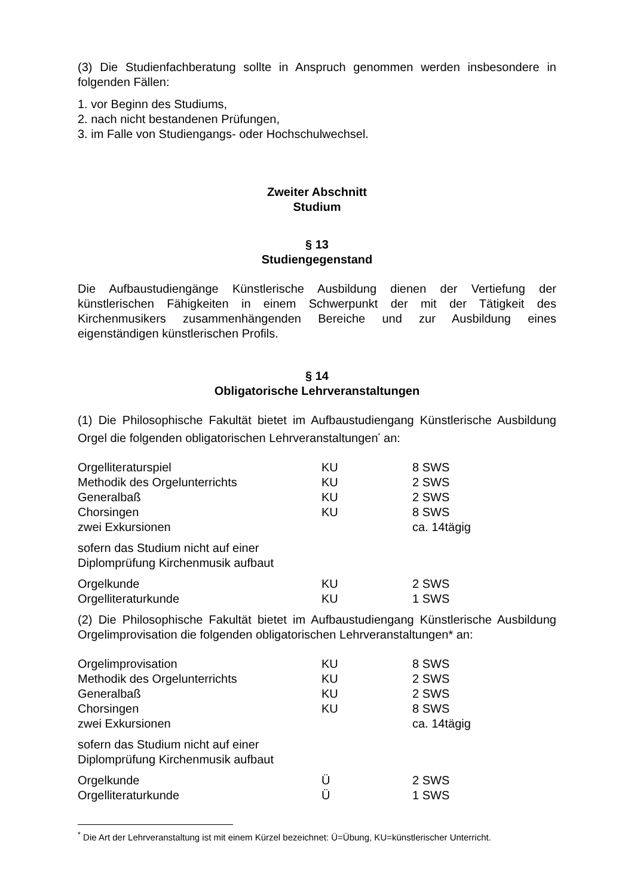(3) Die Studienfachberatung sollte in Anspruch genommen werden insbesondere in folgenden Fällen:
1. vor Beginn des Studiums,
2. nach nicht bestandenen Prüfungen,
3. im Falle von Studiengangs- oder Hochschulwechsel.
Zweiter Abschnitt
Studium
§ 13
Studiengegenstand
Die Aufbaustudiengänge Künstlerische Ausbildung dienen der Vertiefung der künstlerischen Fähigkeiten in einem Schwerpunkt der mit der Tätigkeit des Kirchenmusikers zusammenhängenden Bereiche und zur Ausbildung eines eigenständigen künstlerischen Profils.
§ 14
Obligatorische Lehrveranstaltungen
(1) Die Philosophische Fakultät bietet im Aufbaustudiengang Künstlerische Ausbildung Orgel die folgenden obligatorischen Lehrveranstaltungen<sup>*</sup> an:
| Orgelliteraturspiel | KU | 8 SWS |
| Methodik des Orgelunterrichts | KU | 2 SWS |
| Generalbaß | KU | 2 SWS |
| Chorsingen | KU | 8 SWS |
| zwei Exkursionen | | ca. 14tägig |
| sofern das Studium nicht auf einer Diplomprüfung Kirchenmusik aufbaut | | |
| Orgelkunde | KU | 2 SWS |
| Orgelliteraturkunde | KU | 1 SWS |
(2) Die Philosophische Fakultät bietet im Aufbaustudiengang Künstlerische Ausbildung Orgelimprovisation die folgenden obligatorischen Lehrveranstaltungen* an:
| Orgelimprovisation | KU | 8 SWS |
| Methodik des Orgelunterrichts | KU | 2 SWS |
| Generalbaß | KU | 2 SWS |
| Chorsingen | KU | 8 SWS |
| zwei Exkursionen | | ca. 14tägig |
| sofern das Studium nicht auf einer Diplomprüfung Kirchenmusik aufbaut | | |
| Orgelkunde | Ü | 2 SWS |
| Orgelliteraturkunde | Ü | 1 SWS |
<sup>*</sup> Die Art der Lehrveranstaltung ist mit einem Kürzel bezeichnet: Ü=Übung, KU=künstlerischer Unterricht.